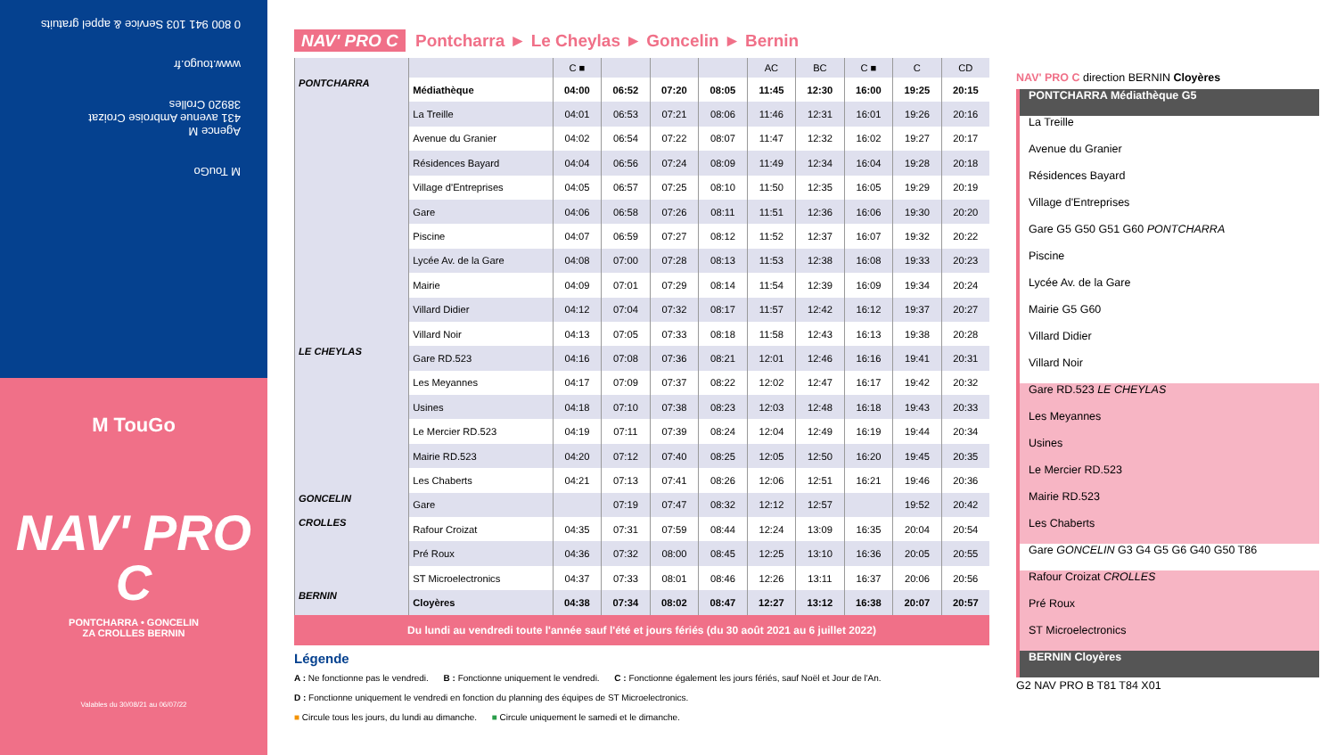0 800 941 103 Service & appel gratuits
www.tougo.fr
Agence M
431 avenue Ambroise Croizat
38920 Crolles
M TouGo
M TouGo
NAV' PRO C
PONTCHARRA • GONCELIN
ZA CROLLES BERNIN
Valables du 30/08/21 au 06/07/22
NAV' PRO C Pontcharra ► Le Cheylas ► Goncelin ► Bernin
| | | C ■ | | | | AC | BC | C ■ | C | CD |
| --- | --- | --- | --- | --- | --- | --- | --- | --- | --- | --- |
| PONTCHARRA | Médiathèque | 04:00 | 06:52 | 07:20 | 08:05 | 11:45 | 12:30 | 16:00 | 19:25 | 20:15 |
| | La Treille | 04:01 | 06:53 | 07:21 | 08:06 | 11:46 | 12:31 | 16:01 | 19:26 | 20:16 |
| | Avenue du Granier | 04:02 | 06:54 | 07:22 | 08:07 | 11:47 | 12:32 | 16:02 | 19:27 | 20:17 |
| | Résidences Bayard | 04:04 | 06:56 | 07:24 | 08:09 | 11:49 | 12:34 | 16:04 | 19:28 | 20:18 |
| | Village d'Entreprises | 04:05 | 06:57 | 07:25 | 08:10 | 11:50 | 12:35 | 16:05 | 19:29 | 20:19 |
| | Gare | 04:06 | 06:58 | 07:26 | 08:11 | 11:51 | 12:36 | 16:06 | 19:30 | 20:20 |
| | Piscine | 04:07 | 06:59 | 07:27 | 08:12 | 11:52 | 12:37 | 16:07 | 19:32 | 20:22 |
| | Lycée Av. de la Gare | 04:08 | 07:00 | 07:28 | 08:13 | 11:53 | 12:38 | 16:08 | 19:33 | 20:23 |
| | Mairie | 04:09 | 07:01 | 07:29 | 08:14 | 11:54 | 12:39 | 16:09 | 19:34 | 20:24 |
| | Villard Didier | 04:12 | 07:04 | 07:32 | 08:17 | 11:57 | 12:42 | 16:12 | 19:37 | 20:27 |
| | Villard Noir | 04:13 | 07:05 | 07:33 | 08:18 | 11:58 | 12:43 | 16:13 | 19:38 | 20:28 |
| LE CHEYLAS | Gare RD.523 | 04:16 | 07:08 | 07:36 | 08:21 | 12:01 | 12:46 | 16:16 | 19:41 | 20:31 |
| | Les Meyannes | 04:17 | 07:09 | 07:37 | 08:22 | 12:02 | 12:47 | 16:17 | 19:42 | 20:32 |
| | Usines | 04:18 | 07:10 | 07:38 | 08:23 | 12:03 | 12:48 | 16:18 | 19:43 | 20:33 |
| | Le Mercier RD.523 | 04:19 | 07:11 | 07:39 | 08:24 | 12:04 | 12:49 | 16:19 | 19:44 | 20:34 |
| | Mairie RD.523 | 04:20 | 07:12 | 07:40 | 08:25 | 12:05 | 12:50 | 16:20 | 19:45 | 20:35 |
| | Les Chaberts | 04:21 | 07:13 | 07:41 | 08:26 | 12:06 | 12:51 | 16:21 | 19:46 | 20:36 |
| GONCELIN | Gare | | 07:19 | 07:47 | 08:32 | 12:12 | 12:57 | | 19:52 | 20:42 |
| CROLLES | Rafour Croizat | 04:35 | 07:31 | 07:59 | 08:44 | 12:24 | 13:09 | 16:35 | 20:04 | 20:54 |
| | Pré Roux | 04:36 | 07:32 | 08:00 | 08:45 | 12:25 | 13:10 | 16:36 | 20:05 | 20:55 |
| | ST Microelectronics | 04:37 | 07:33 | 08:01 | 08:46 | 12:26 | 13:11 | 16:37 | 20:06 | 20:56 |
| BERNIN | Cloyères | 04:38 | 07:34 | 08:02 | 08:47 | 12:27 | 13:12 | 16:38 | 20:07 | 20:57 |
Du lundi au vendredi toute l'année sauf l'été et jours fériés (du 30 août 2021 au 6 juillet 2022)
Légende
A : Ne fonctionne pas le vendredi. B : Fonctionne uniquement le vendredi. C : Fonctionne également les jours fériés, sauf Noël et Jour de l'An.
D : Fonctionne uniquement le vendredi en fonction du planning des équipes de ST Microelectronics.
■ Circule tous les jours, du lundi au dimanche. ■ Circule uniquement le samedi et le dimanche.
NAV' PRO C direction BERNIN Cloyères
PONTCHARRA Médiathèque G5
La Treille
Avenue du Granier
Résidences Bayard
Village d'Entreprises
Gare G5 G50 G51 G60 PONTCHARRA
Piscine
Lycée Av. de la Gare
Mairie G5 G60
Villard Didier
Villard Noir
Gare RD.523 LE CHEYLAS
Les Meyannes
Usines
Le Mercier RD.523
Mairie RD.523
Les Chaberts
Gare GONCELIN G3 G4 G5 G6 G40 G50 T86
Rafour Croizat CROLLES
Pré Roux
ST Microelectronics
BERNIN Cloyères
G2 NAV PRO B T81 T84 X01